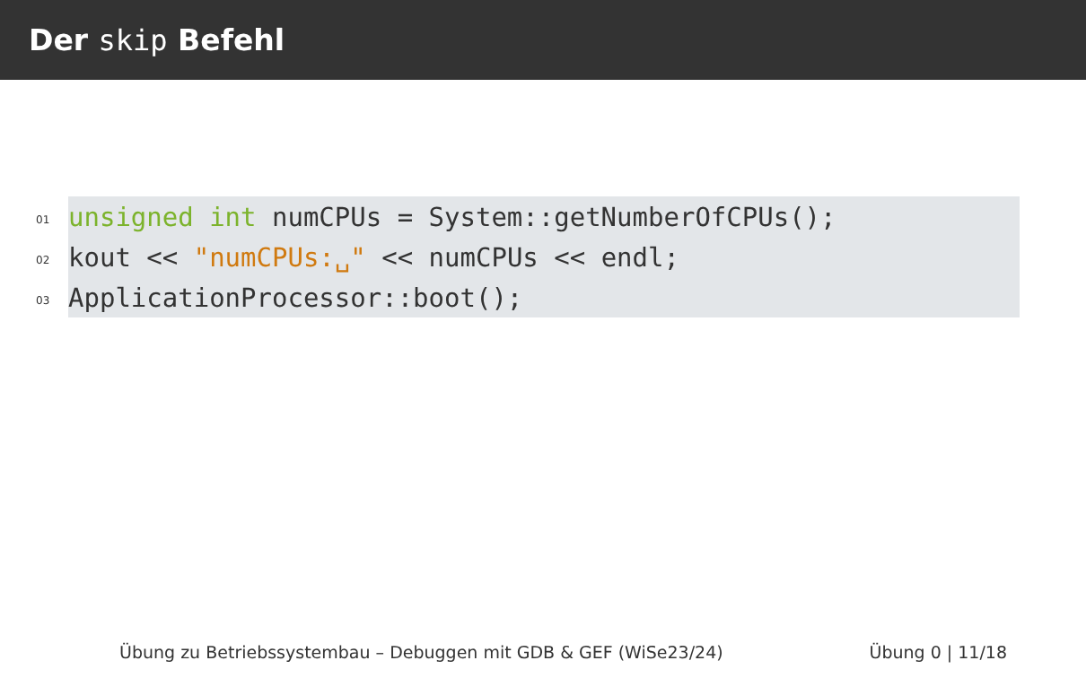Der skip Befehl
01
02
03
unsigned int numCPUs = System::getNumberOfCPUs();
kout << "numCPUs:␣" << numCPUs << endl;
ApplicationProcessor::boot();
Übung zu Betriebssystembau – Debuggen mit GDB & GEF (WiSe23/24) Übung 0 | 11/18